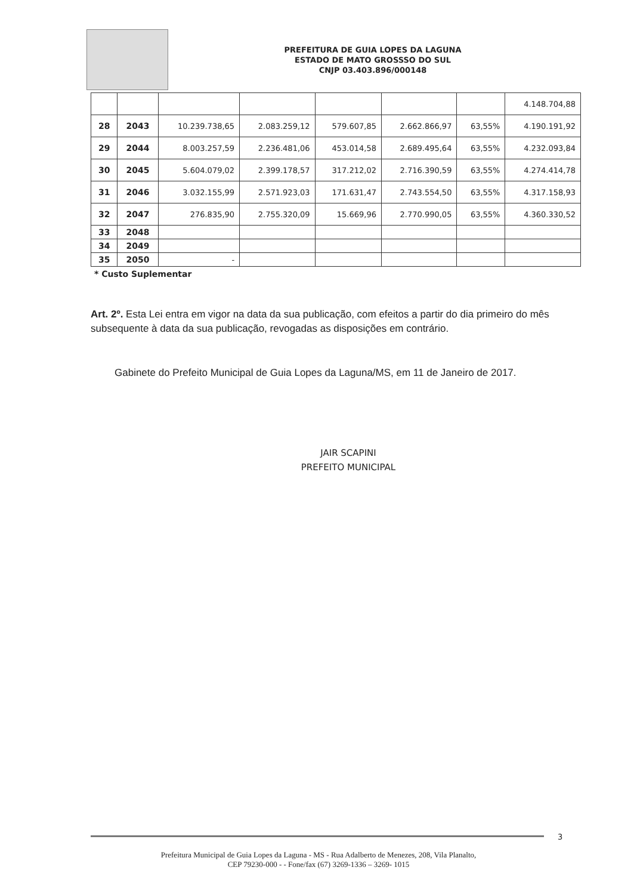PREFEITURA DE GUIA LOPES DA LAGUNA
ESTADO DE MATO GROSSSO DO SUL
CNJP 03.403.896/000148
| | | | | | | | 4.148.704,88 |
| 28 | 2043 | 10.239.738,65 | 2.083.259,12 | 579.607,85 | 2.662.866,97 | 63,55% | 4.190.191,92 |
| 29 | 2044 | 8.003.257,59 | 2.236.481,06 | 453.014,58 | 2.689.495,64 | 63,55% | 4.232.093,84 |
| 30 | 2045 | 5.604.079,02 | 2.399.178,57 | 317.212,02 | 2.716.390,59 | 63,55% | 4.274.414,78 |
| 31 | 2046 | 3.032.155,99 | 2.571.923,03 | 171.631,47 | 2.743.554,50 | 63,55% | 4.317.158,93 |
| 32 | 2047 | 276.835,90 | 2.755.320,09 | 15.669,96 | 2.770.990,05 | 63,55% | 4.360.330,52 |
| 33 | 2048 | | | | | | |
| 34 | 2049 | | | | | | |
| 35 | 2050 | - | | | | | |
* Custo Suplementar
Art. 2º. Esta Lei entra em vigor na data da sua publicação, com efeitos a partir do dia primeiro do mês subsequente à data da sua publicação, revogadas as disposições em contrário.
Gabinete do Prefeito Municipal de Guia Lopes da Laguna/MS, em 11 de Janeiro de 2017.
JAIR SCAPINI
PREFEITO MUNICIPAL
3
Prefeitura Municipal de Guia Lopes da Laguna - MS - Rua Adalberto de Menezes, 208, Vila Planalto,
CEP 79230-000 - - Fone/fax (67) 3269-1336 – 3269- 1015